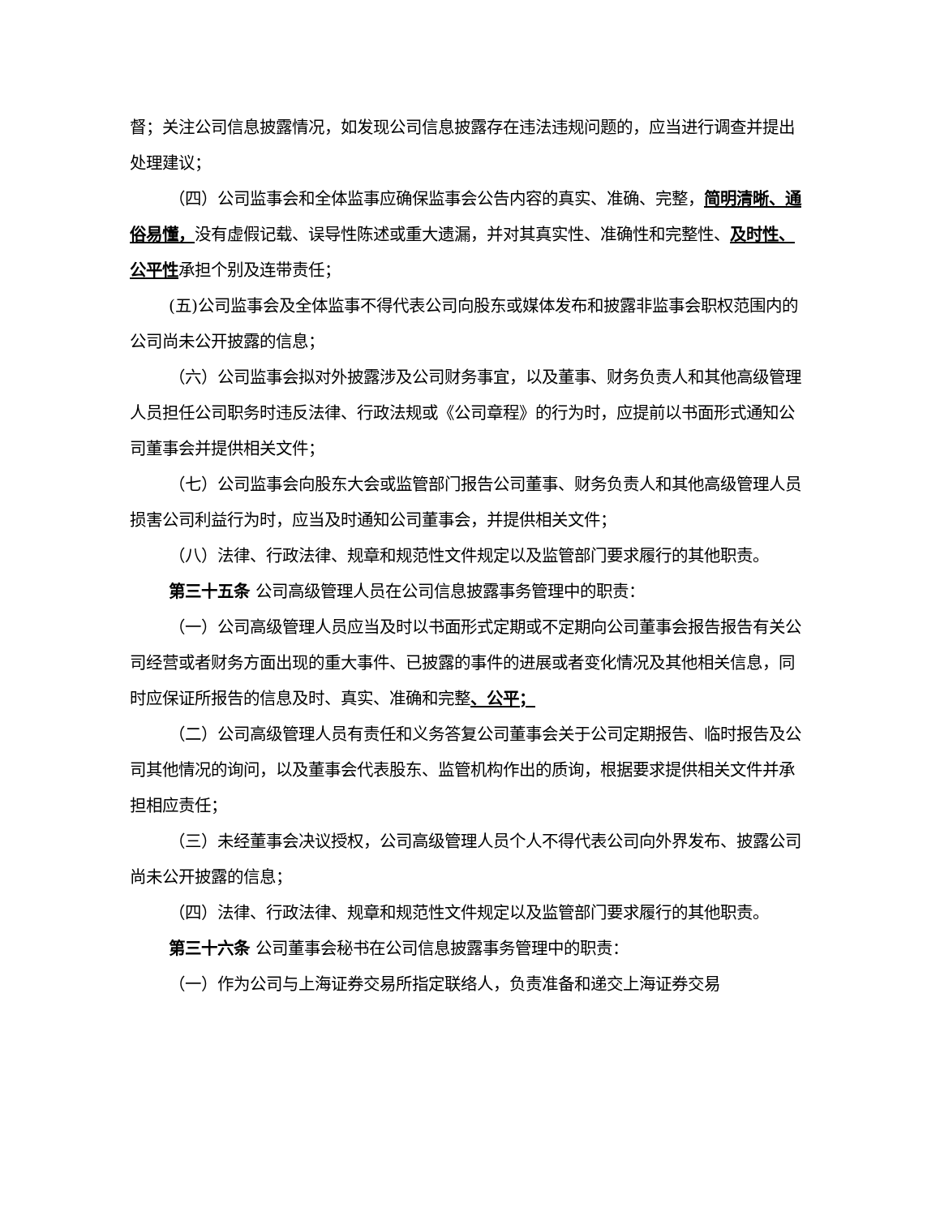督；关注公司信息披露情况，如发现公司信息披露存在违法违规问题的，应当进行调查并提出处理建议；
（四）公司监事会和全体监事应确保监事会公告内容的真实、准确、完整，简明清晰、通俗易懂，没有虚假记载、误导性陈述或重大遗漏，并对其真实性、准确性和完整性、及时性、公平性承担个别及连带责任；
(五)公司监事会及全体监事不得代表公司向股东或媒体发布和披露非监事会职权范围内的公司尚未公开披露的信息；
（六）公司监事会拟对外披露涉及公司财务事宜，以及董事、财务负责人和其他高级管理人员担任公司职务时违反法律、行政法规或《公司章程》的行为时，应提前以书面形式通知公司董事会并提供相关文件；
（七）公司监事会向股东大会或监管部门报告公司董事、财务负责人和其他高级管理人员损害公司利益行为时，应当及时通知公司董事会，并提供相关文件；
（八）法律、行政法律、规章和规范性文件规定以及监管部门要求履行的其他职责。
第三十五条 公司高级管理人员在公司信息披露事务管理中的职责：
（一）公司高级管理人员应当及时以书面形式定期或不定期向公司董事会报告报告有关公司经营或者财务方面出现的重大事件、已披露的事件的进展或者变化情况及其他相关信息，同时应保证所报告的信息及时、真实、准确和完整、公平；
（二）公司高级管理人员有责任和义务答复公司董事会关于公司定期报告、临时报告及公司其他情况的询问，以及董事会代表股东、监管机构作出的质询，根据要求提供相关文件并承担相应责任；
（三）未经董事会决议授权，公司高级管理人员个人不得代表公司向外界发布、披露公司尚未公开披露的信息；
（四）法律、行政法律、规章和规范性文件规定以及监管部门要求履行的其他职责。
第三十六条 公司董事会秘书在公司信息披露事务管理中的职责：
（一）作为公司与上海证券交易所指定联络人，负责准备和递交上海证券交易